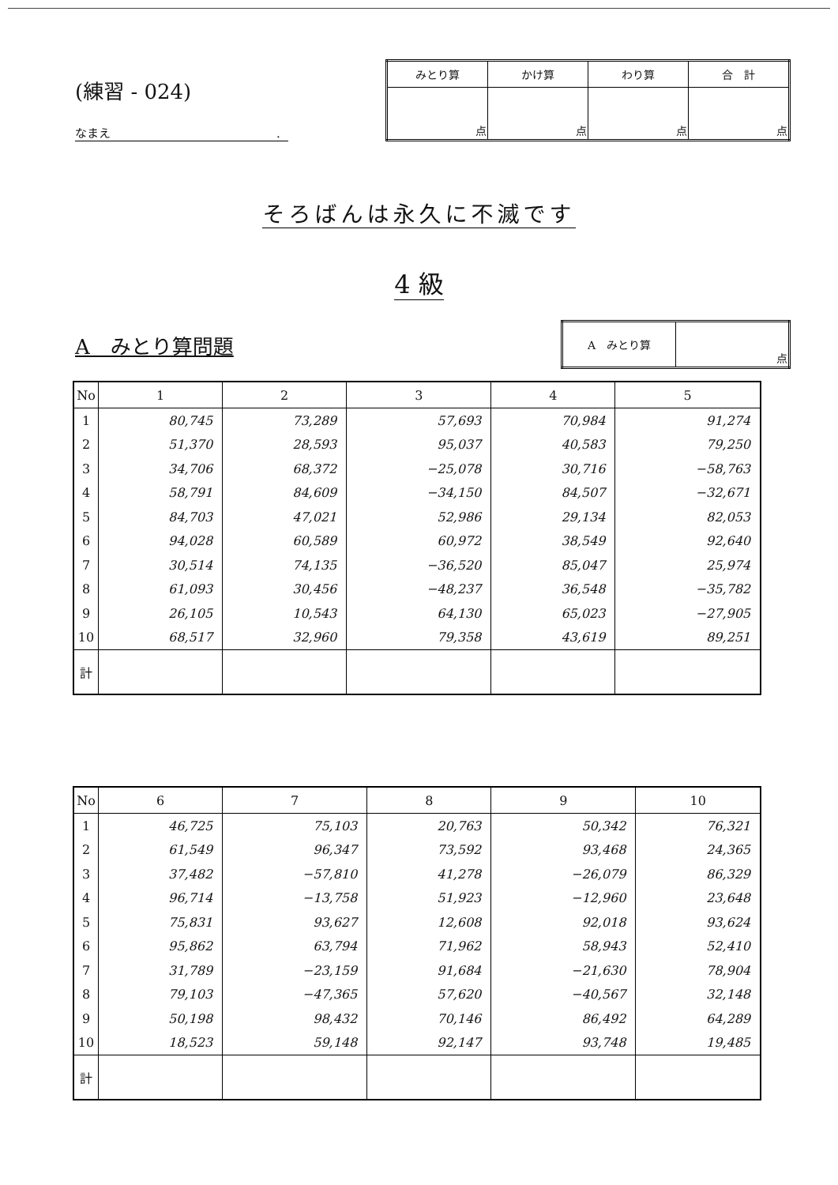(練習 - 024)
なまえ　　　　　　　　　　　　　　.
| みとり算 | かけ算 | わり算 | 合 計 |
| 点 | 点 | 点 | 点 |
そろばんは永久に不滅です
4 級
A　みとり算問題
| A みとり算 | 点 |
| No | 1 | 2 | 3 | 4 | 5 |
| --- | --- | --- | --- | --- | --- |
| 1 | 80,745 | 73,289 | 57,693 | 70,984 | 91,274 |
| 2 | 51,370 | 28,593 | 95,037 | 40,583 | 79,250 |
| 3 | 34,706 | 68,372 | −25,078 | 30,716 | −58,763 |
| 4 | 58,791 | 84,609 | −34,150 | 84,507 | −32,671 |
| 5 | 84,703 | 47,021 | 52,986 | 29,134 | 82,053 |
| 6 | 94,028 | 60,589 | 60,972 | 38,549 | 92,640 |
| 7 | 30,514 | 74,135 | −36,520 | 85,047 | 25,974 |
| 8 | 61,093 | 30,456 | −48,237 | 36,548 | −35,782 |
| 9 | 26,105 | 10,543 | 64,130 | 65,023 | −27,905 |
| 10 | 68,517 | 32,960 | 79,358 | 43,619 | 89,251 |
| 計 | | | | | |
| No | 6 | 7 | 8 | 9 | 10 |
| --- | --- | --- | --- | --- | --- |
| 1 | 46,725 | 75,103 | 20,763 | 50,342 | 76,321 |
| 2 | 61,549 | 96,347 | 73,592 | 93,468 | 24,365 |
| 3 | 37,482 | −57,810 | 41,278 | −26,079 | 86,329 |
| 4 | 96,714 | −13,758 | 51,923 | −12,960 | 23,648 |
| 5 | 75,831 | 93,627 | 12,608 | 92,018 | 93,624 |
| 6 | 95,862 | 63,794 | 71,962 | 58,943 | 52,410 |
| 7 | 31,789 | −23,159 | 91,684 | −21,630 | 78,904 |
| 8 | 79,103 | −47,365 | 57,620 | −40,567 | 32,148 |
| 9 | 50,198 | 98,432 | 70,146 | 86,492 | 64,289 |
| 10 | 18,523 | 59,148 | 92,147 | 93,748 | 19,485 |
| 計 | | | | | |